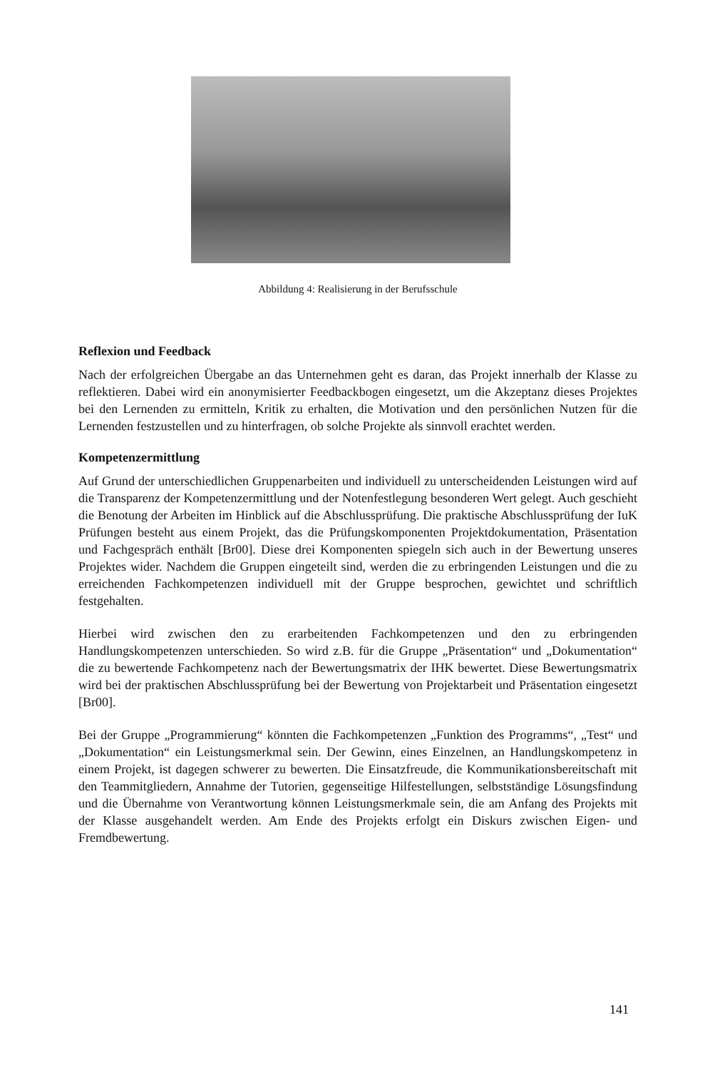Abbildung 4: Realisierung in der Berufsschule
Reflexion und Feedback
Nach der erfolgreichen Übergabe an das Unternehmen geht es daran, das Projekt innerhalb der Klasse zu reflektieren. Dabei wird ein anonymisierter Feedbackbogen eingesetzt, um die Akzeptanz dieses Projektes bei den Lernenden zu ermitteln, Kritik zu erhalten, die Motivation und den persönlichen Nutzen für die Lernenden festzustellen und zu hinterfragen, ob solche Projekte als sinnvoll erachtet werden.
Kompetenzermittlung
Auf Grund der unterschiedlichen Gruppenarbeiten und individuell zu unterscheidenden Leistungen wird auf die Transparenz der Kompetenzermittlung und der Notenfestlegung besonderen Wert gelegt. Auch geschieht die Benotung der Arbeiten im Hinblick auf die Abschlussprüfung. Die praktische Abschlussprüfung der IuK Prüfungen besteht aus einem Projekt, das die Prüfungskomponenten Projektdokumentation, Präsentation und Fachgespräch enthält [Br00]. Diese drei Komponenten spiegeln sich auch in der Bewertung unseres Projektes wider. Nachdem die Gruppen eingeteilt sind, werden die zu erbringenden Leistungen und die zu erreichenden Fachkompetenzen individuell mit der Gruppe besprochen, gewichtet und schriftlich festgehalten.
Hierbei wird zwischen den zu erarbeitenden Fachkompetenzen und den zu erbringenden Handlungskompetenzen unterschieden. So wird z.B. für die Gruppe „Präsentation“ und „Dokumentation“ die zu bewertende Fachkompetenz nach der Bewertungsmatrix der IHK bewertet. Diese Bewertungsmatrix wird bei der praktischen Abschlussprüfung bei der Bewertung von Projektarbeit und Präsentation eingesetzt [Br00].
Bei der Gruppe „Programmierung“ könnten die Fachkompetenzen „Funktion des Programms“, „Test“ und „Dokumentation“ ein Leistungsmerkmal sein. Der Gewinn, eines Einzelnen, an Handlungskompetenz in einem Projekt, ist dagegen schwerer zu bewerten. Die Einsatzfreude, die Kommunikationsbereitschaft mit den Teammitgliedern, Annahme der Tutorien, gegenseitige Hilfestellungen, selbstständige Lösungsfindung und die Übernahme von Verantwortung können Leistungsmerkmale sein, die am Anfang des Projekts mit der Klasse ausgehandelt werden. Am Ende des Projekts erfolgt ein Diskurs zwischen Eigen- und Fremdbewertung.
141